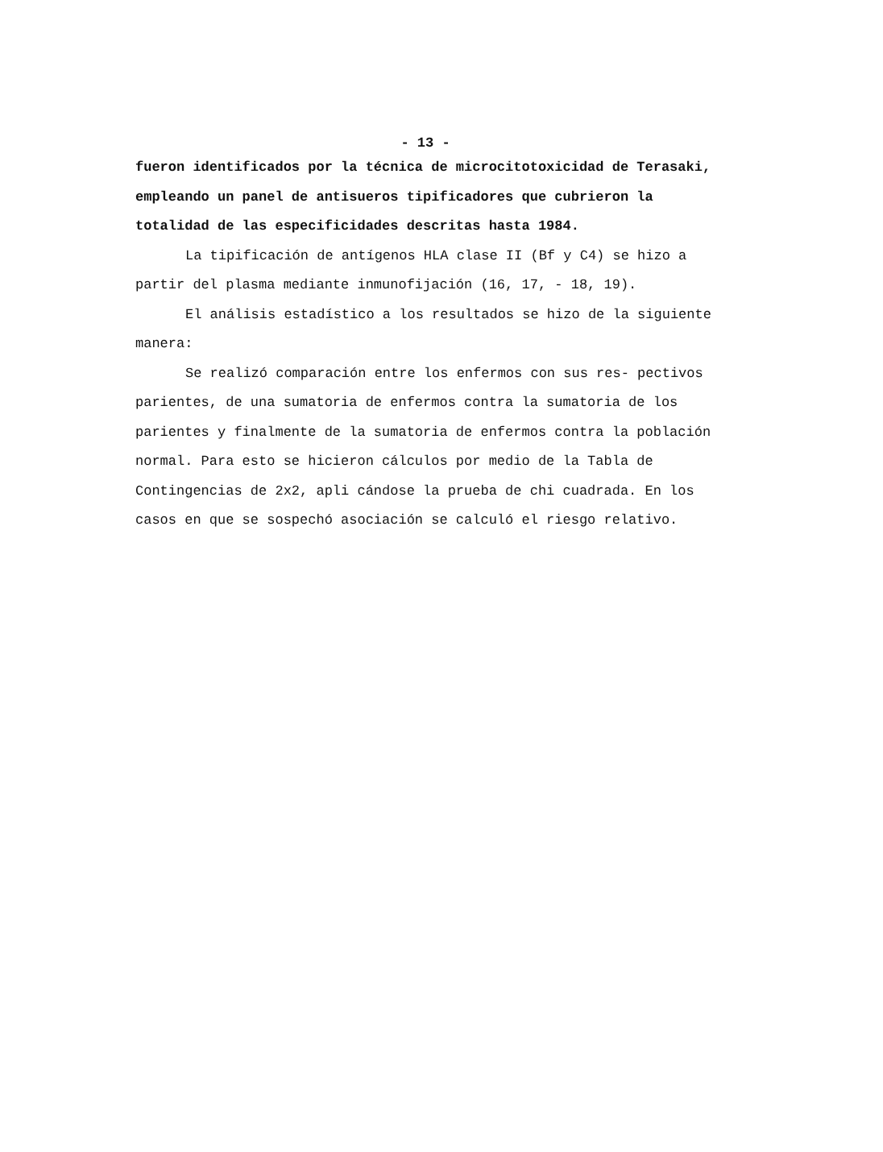- 13 -
fueron identificados por la técnica de microcitotoxicidad de Terasaki, empleando un panel de antisueros tipificadores que cubrieron la totalidad de las especificidades descritas hasta 1984.
La tipificación de antígenos HLA clase II (Bf y C4) se hizo a partir del plasma mediante inmunofijación (16, 17, - 18, 19).
El análisis estadístico a los resultados se hizo de la siguiente manera:
Se realizó comparación entre los enfermos con sus res- pectivos parientes, de una sumatoria de enfermos contra la sumatoria de los parientes y finalmente de la sumatoria de enfermos contra la población normal. Para esto se hicieron cálculos por medio de la Tabla de Contingencias de 2x2, apli cándose la prueba de chi cuadrada. En los casos en que se sospechó asociación se calculó el riesgo relativo.